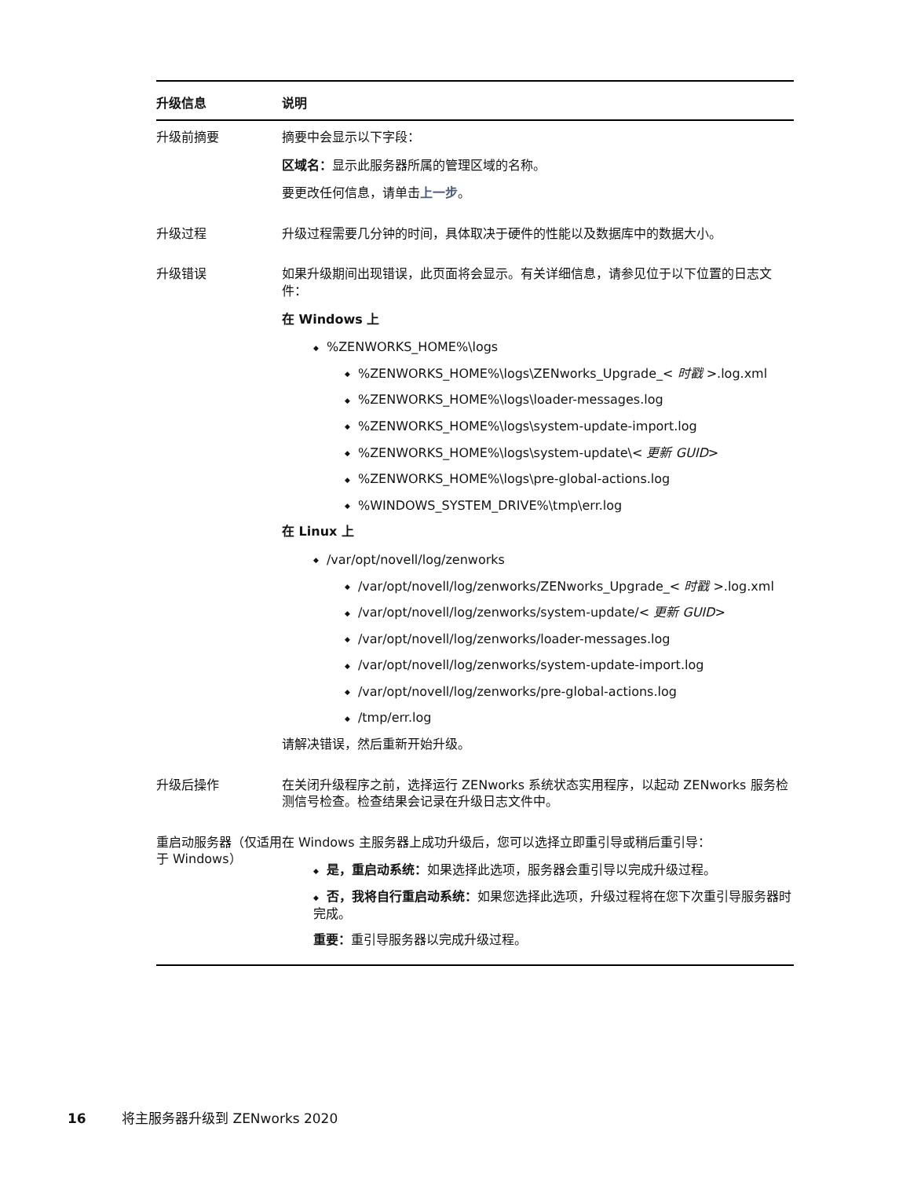| 升级信息 | 说明 |
| --- | --- |
| 升级前摘要 | 摘要中会显示以下字段： 区域名： 显示此服务器所属的管理区域的名称。 要更改任何信息，请单击 上一步 。 |
| 升级过程 | 升级过程需要几分钟的时间，具体取决于硬件的性能以及数据库中的数据大小。 |
| 升级错误 | 如果升级期间出现错误，此页面将会显示。有关详细信息，请参见位于以下位置的日志文件： 在 Windows 上 %ZENWORKS_HOME%\logs %ZENWORKS_HOME%\logs\ZENworks_Upgrade_< 时戳 >.log.xml %ZENWORKS_HOME%\logs\loader-messages.log %ZENWORKS_HOME%\logs\system-update-import.log %ZENWORKS_HOME%\logs\system-update\< 更新 GUID > %ZENWORKS_HOME%\logs\pre-global-actions.log %WINDOWS_SYSTEM_DRIVE%\tmp\err.log 在 Linux 上 /var/opt/novell/log/zenworks /var/opt/novell/log/zenworks/ZENworks_Upgrade_< 时戳 >.log.xml /var/opt/novell/log/zenworks/system-update/< 更新 GUID > /var/opt/novell/log/zenworks/loader-messages.log /var/opt/novell/log/zenworks/system-update-import.log /var/opt/novell/log/zenworks/pre-global-actions.log /tmp/err.log 请解决错误，然后重新开始升级。 |
| 升级后操作 | 在关闭升级程序之前，选择运行 ZENworks 系统状态实用程序，以起动 ZENworks 服务检测信号检查。检查结果会记录在升级日志文件中。 |
| 重启动服务器（仅适用于 Windows） | 在 Windows 主服务器上成功升级后，您可以选择立即重引导或稍后重引导： 是，重启动系统： 如果选择此选项，服务器会重引导以完成升级过程。 否，我将自行重启动系统： 如果您选择此选项，升级过程将在您下次重引导服务器时完成。 重要： 重引导服务器以完成升级过程。 |
16 将主服务器升级到 ZENworks 2020